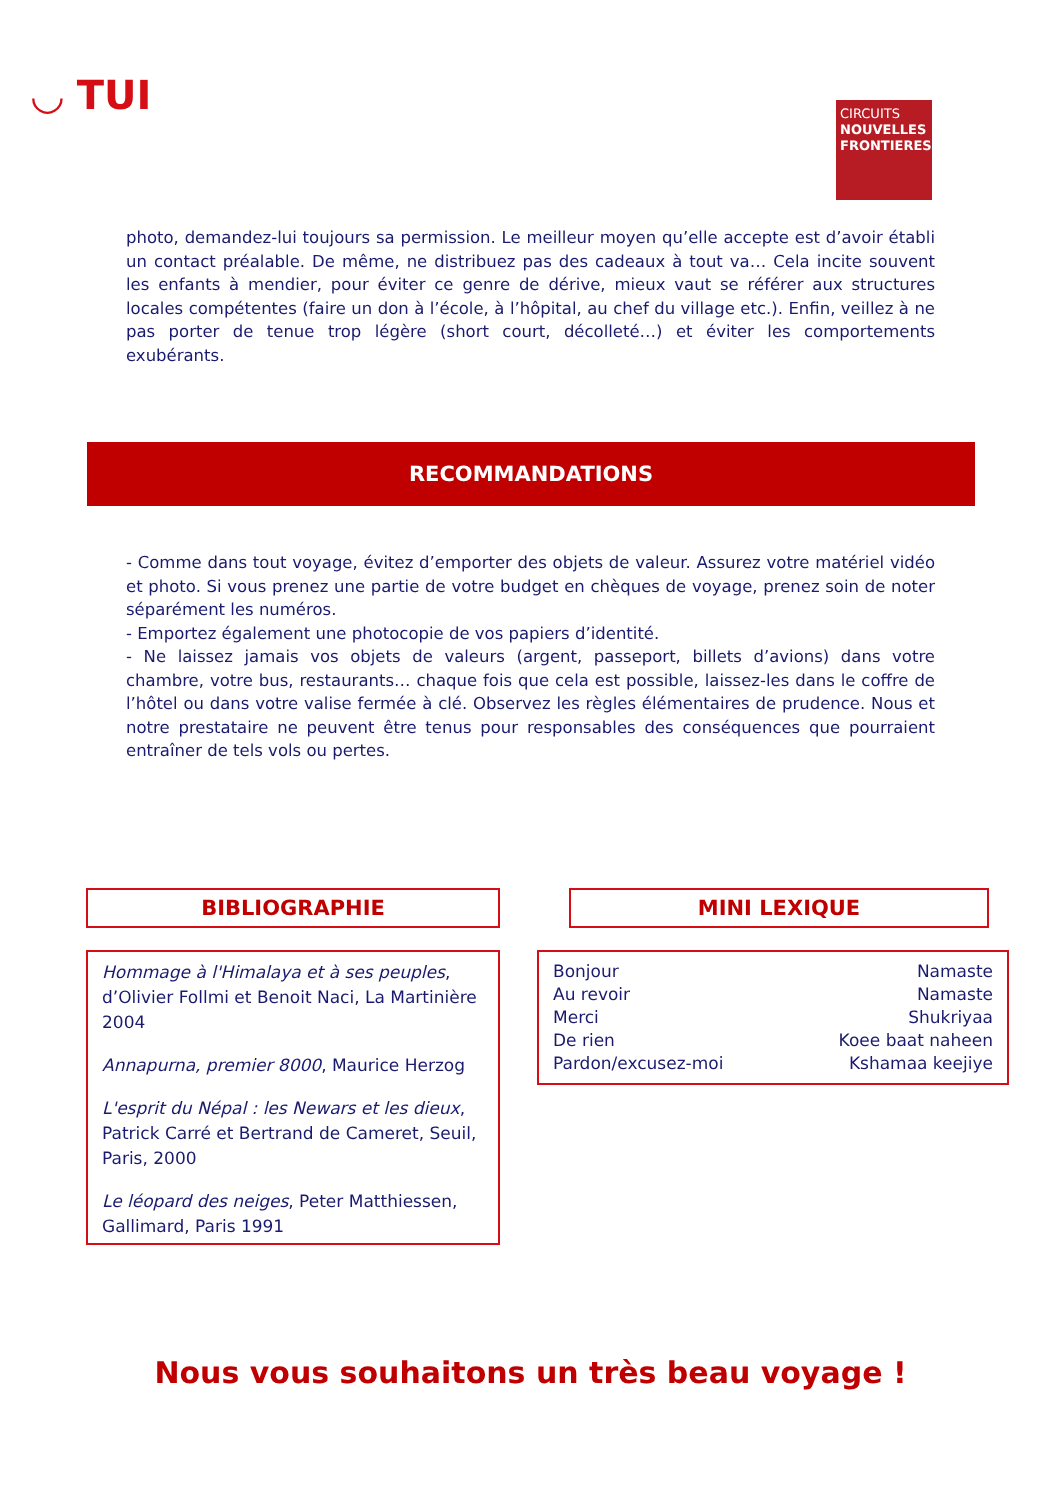◡ TUI
CIRCUITS
NOUVELLES
FRONTIERES
photo, demandez-lui toujours sa permission. Le meilleur moyen qu’elle accepte est d’avoir établi un contact préalable. De même, ne distribuez pas des cadeaux à tout va… Cela incite souvent les enfants à mendier, pour éviter ce genre de dérive, mieux vaut se référer aux structures locales compétentes (faire un don à l’école, à l’hôpital, au chef du village etc.). Enfin, veillez à ne pas porter de tenue trop légère (short court, décolleté…) et éviter les comportements exubérants.
RECOMMANDATIONS
- Comme dans tout voyage, évitez d’emporter des objets de valeur. Assurez votre matériel vidéo et photo. Si vous prenez une partie de votre budget en chèques de voyage, prenez soin de noter séparément les numéros.
- Emportez également une photocopie de vos papiers d’identité.
- Ne laissez jamais vos objets de valeurs (argent, passeport, billets d’avions) dans votre chambre, votre bus, restaurants… chaque fois que cela est possible, laissez-les dans le coffre de l’hôtel ou dans votre valise fermée à clé. Observez les règles élémentaires de prudence. Nous et notre prestataire ne peuvent être tenus pour responsables des conséquences que pourraient entraîner de tels vols ou pertes.
BIBLIOGRAPHIE
Hommage à l'Himalaya et à ses peuples, d’Olivier Follmi et Benoit Naci, La Martinière 2004
Annapurna, premier 8000, Maurice Herzog
L'esprit du Népal : les Newars et les dieux, Patrick Carré et Bertrand de Cameret, Seuil, Paris, 2000
Le léopard des neiges, Peter Matthiessen, Gallimard, Paris 1991
MINI LEXIQUE
| Bonjour | Namaste |
| Au revoir | Namaste |
| Merci | Shukriyaa |
| De rien | Koee baat naheen |
| Pardon/excusez-moi | Kshamaa keejiye |
Nous vous souhaitons un très beau voyage !